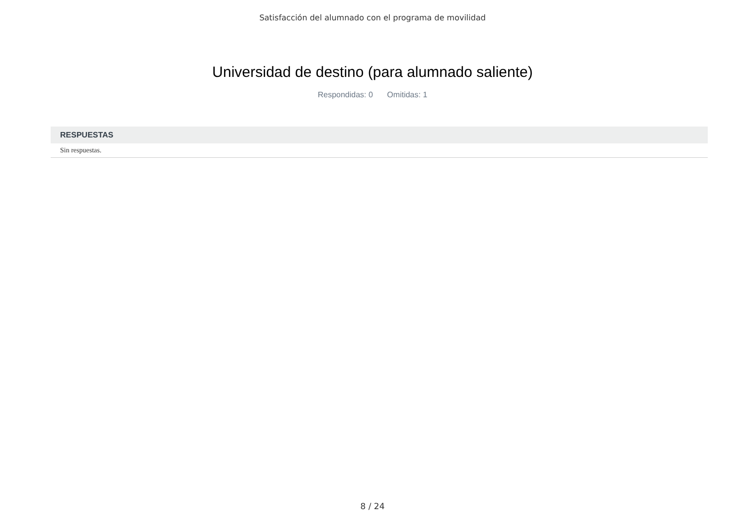Satisfacción del alumnado con el programa de movilidad
Universidad de destino (para alumnado saliente)
Respondidas: 0 Omitidas: 1
| RESPUESTAS |
| --- |
| Sin respuestas. |
8 / 24